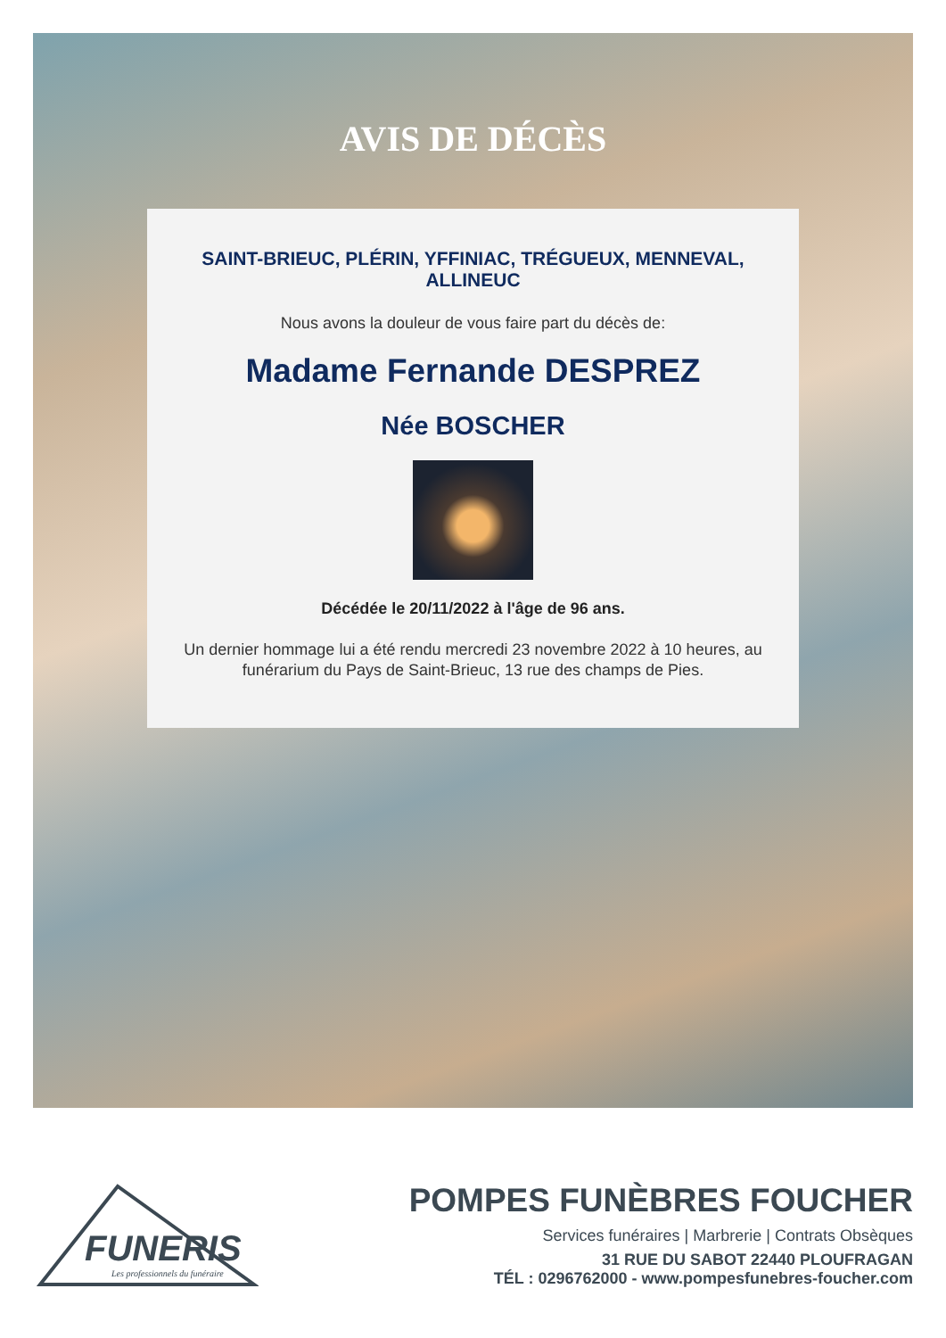AVIS DE DÉCÈS
SAINT-BRIEUC, PLÉRIN, YFFINIAC, TRÉGUEUX, MENNEVAL, ALLINEUC
Nous avons la douleur de vous faire part du décès de:
Madame Fernande DESPREZ
Née BOSCHER
Décédée le 20/11/2022 à l'âge de 96 ans.
Un dernier hommage lui a été rendu mercredi 23 novembre 2022 à 10 heures, au funérarium du Pays de Saint-Brieuc, 13 rue des champs de Pies.
FUNERIS
Les professionnels du funéraire
POMPES FUNÈBRES FOUCHER
Services funéraires | Marbrerie | Contrats Obsèques
31 RUE DU SABOT 22440 PLOUFRAGAN
TÉL : 0296762000 - www.pompesfunebres-foucher.com